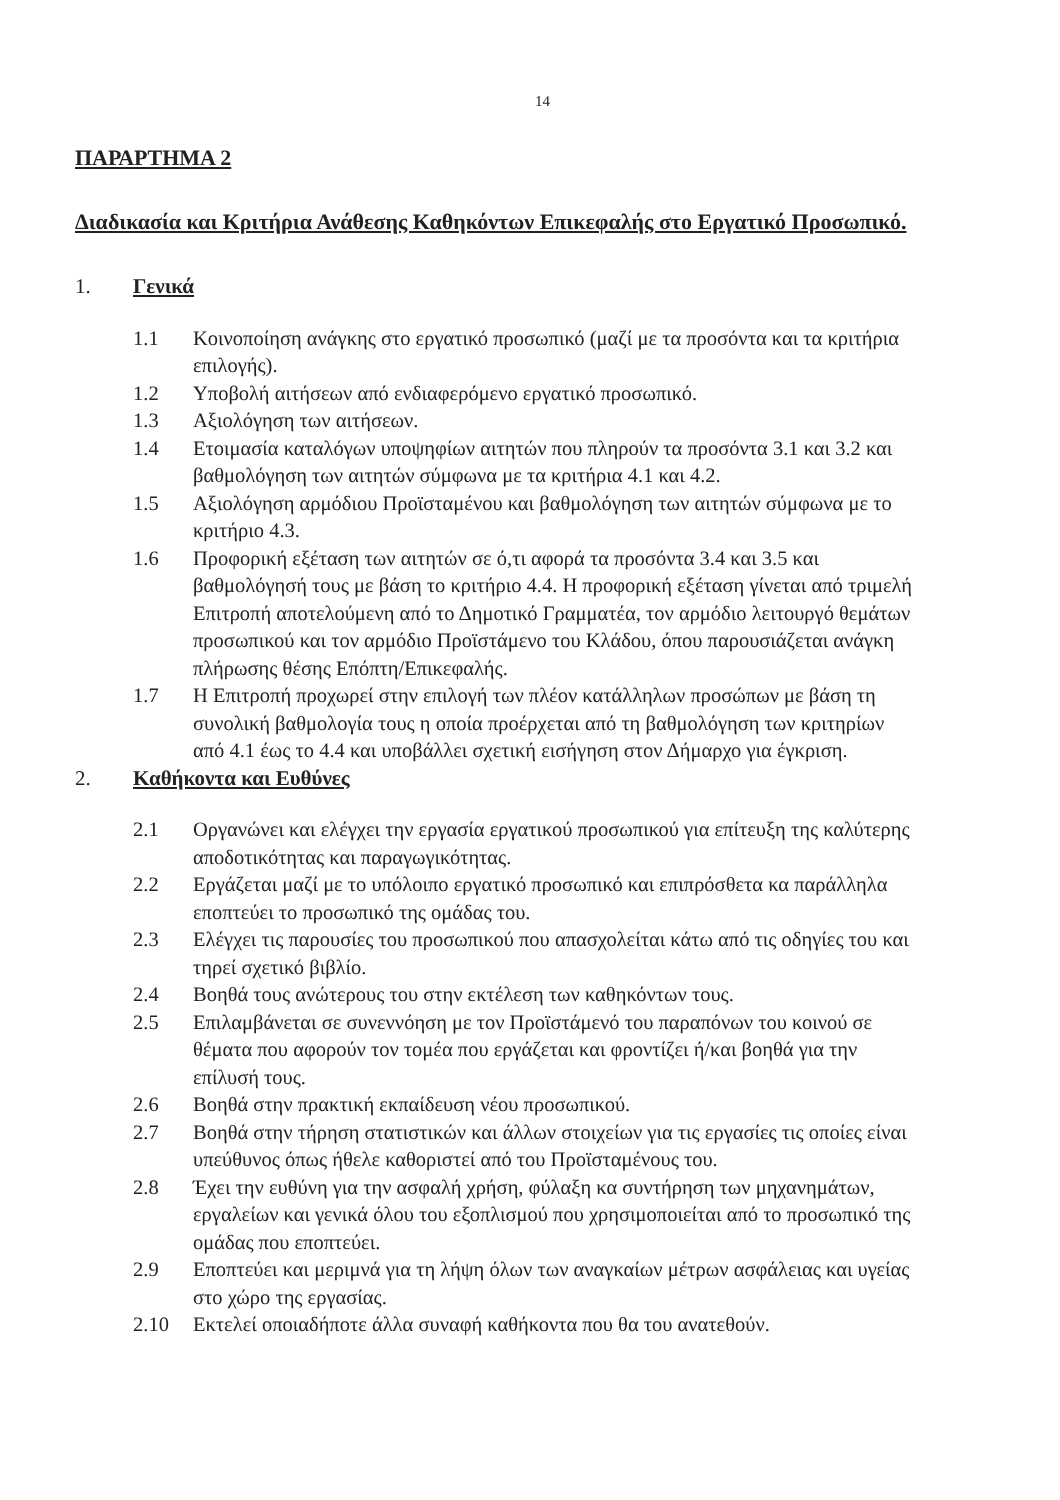14
ΠΑΡΑΡΤΗΜΑ 2
Διαδικασία και Κριτήρια Ανάθεσης Καθηκόντων Επικεφαλής στο Εργατικό Προσωπικό.
1. Γενικά
1.1 Κοινοποίηση ανάγκης στο εργατικό προσωπικό (μαζί με τα προσόντα και τα κριτήρια επιλογής).
1.2 Υποβολή αιτήσεων από ενδιαφερόμενο εργατικό προσωπικό.
1.3 Αξιολόγηση των αιτήσεων.
1.4 Ετοιμασία καταλόγων υποψηφίων αιτητών που πληρούν τα προσόντα 3.1 και 3.2 και βαθμολόγηση των αιτητών σύμφωνα με τα κριτήρια 4.1 και 4.2.
1.5 Αξιολόγηση αρμόδιου Προϊσταμένου και βαθμολόγηση των αιτητών σύμφωνα με το κριτήριο 4.3.
1.6 Προφορική εξέταση των αιτητών σε ό,τι αφορά τα προσόντα 3.4 και 3.5 και βαθμολόγησή τους με βάση το κριτήριο 4.4. Η προφορική εξέταση γίνεται από τριμελή Επιτροπή αποτελούμενη από το Δημοτικό Γραμματέα, τον αρμόδιο λειτουργό θεμάτων προσωπικού και τον αρμόδιο Προϊστάμενο του Κλάδου, όπου παρουσιάζεται ανάγκη πλήρωσης θέσης Επόπτη/Επικεφαλής.
1.7 Η Επιτροπή προχωρεί στην επιλογή των πλέον κατάλληλων προσώπων με βάση τη συνολική βαθμολογία τους η οποία προέρχεται από τη βαθμολόγηση των κριτηρίων από 4.1 έως το 4.4 και υποβάλλει σχετική εισήγηση στον Δήμαρχο για έγκριση.
2. Καθήκοντα και Ευθύνες
2.1 Οργανώνει και ελέγχει την εργασία εργατικού προσωπικού για επίτευξη της καλύτερης αποδοτικότητας και παραγωγικότητας.
2.2 Εργάζεται μαζί με το υπόλοιπο εργατικό προσωπικό και επιπρόσθετα κα παράλληλα εποπτεύει το προσωπικό της ομάδας του.
2.3 Ελέγχει τις παρουσίες του προσωπικού που απασχολείται κάτω από τις οδηγίες του και τηρεί σχετικό βιβλίο.
2.4 Βοηθά τους ανώτερους του στην εκτέλεση των καθηκόντων τους.
2.5 Επιλαμβάνεται σε συνεννόηση με τον Προϊστάμενό του παραπόνων του κοινού σε θέματα που αφορούν τον τομέα που εργάζεται και φροντίζει ή/και βοηθά για την επίλυσή τους.
2.6 Βοηθά στην πρακτική εκπαίδευση νέου προσωπικού.
2.7 Βοηθά στην τήρηση στατιστικών και άλλων στοιχείων για τις εργασίες τις οποίες είναι υπεύθυνος όπως ήθελε καθοριστεί από του Προϊσταμένους του.
2.8 Έχει την ευθύνη για την ασφαλή χρήση, φύλαξη κα συντήρηση των μηχανημάτων, εργαλείων και γενικά όλου του εξοπλισμού που χρησιμοποιείται από το προσωπικό της ομάδας που εποπτεύει.
2.9 Εποπτεύει και μεριμνά για τη λήψη όλων των αναγκαίων μέτρων ασφάλειας και υγείας στο χώρο της εργασίας.
2.10 Εκτελεί οποιαδήποτε άλλα συναφή καθήκοντα που θα του ανατεθούν.